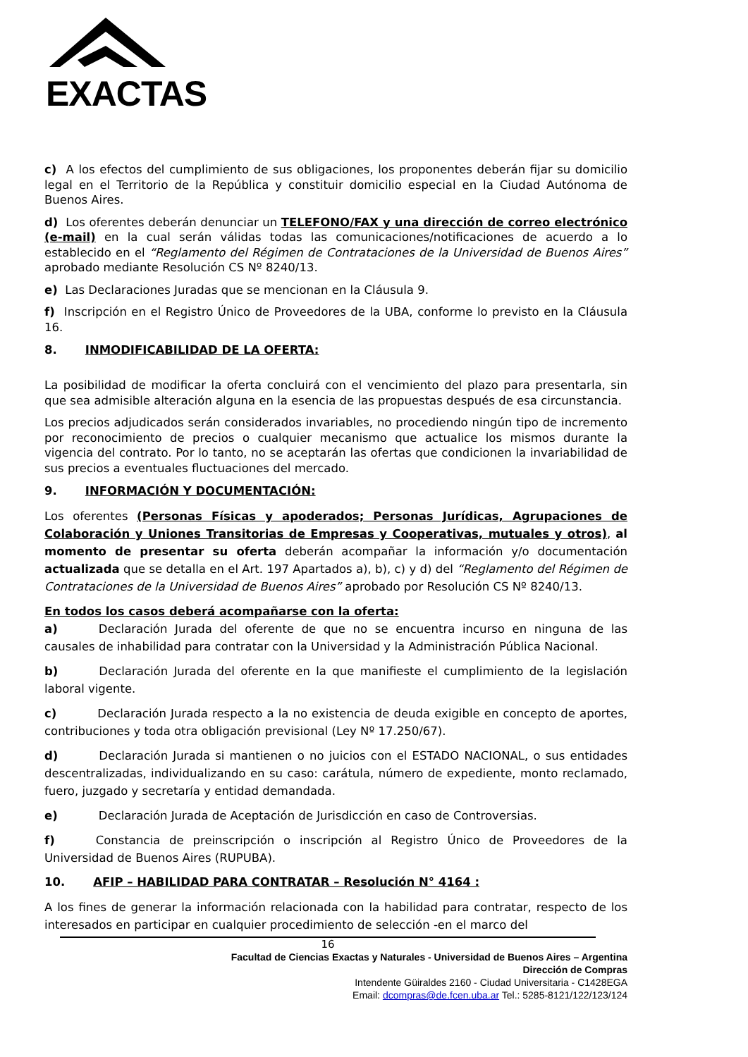EXACTAS
c) A los efectos del cumplimiento de sus obligaciones, los proponentes deberán fijar su domicilio legal en el Territorio de la República y constituir domicilio especial en la Ciudad Autónoma de Buenos Aires.
d) Los oferentes deberán denunciar un TELEFONO/FAX y una dirección de correo electrónico (e-mail) en la cual serán válidas todas las comunicaciones/notificaciones de acuerdo a lo establecido en el “Reglamento del Régimen de Contrataciones de la Universidad de Buenos Aires” aprobado mediante Resolución CS Nº 8240/13.
e) Las Declaraciones Juradas que se mencionan en la Cláusula 9.
f) Inscripción en el Registro Único de Proveedores de la UBA, conforme lo previsto en la Cláusula 16.
8. INMODIFICABILIDAD DE LA OFERTA:
La posibilidad de modificar la oferta concluirá con el vencimiento del plazo para presentarla, sin que sea admisible alteración alguna en la esencia de las propuestas después de esa circunstancia.
Los precios adjudicados serán considerados invariables, no procediendo ningún tipo de incremento por reconocimiento de precios o cualquier mecanismo que actualice los mismos durante la vigencia del contrato. Por lo tanto, no se aceptarán las ofertas que condicionen la invariabilidad de sus precios a eventuales fluctuaciones del mercado.
9. INFORMACIÓN Y DOCUMENTACIÓN:
Los oferentes (Personas Físicas y apoderados; Personas Jurídicas, Agrupaciones de Colaboración y Uniones Transitorias de Empresas y Cooperativas, mutuales y otros), al momento de presentar su oferta deberán acompañar la información y/o documentación actualizada que se detalla en el Art. 197 Apartados a), b), c) y d) del “Reglamento del Régimen de Contrataciones de la Universidad de Buenos Aires” aprobado por Resolución CS Nº 8240/13.
En todos los casos deberá acompañarse con la oferta:
a) Declaración Jurada del oferente de que no se encuentra incurso en ninguna de las causales de inhabilidad para contratar con la Universidad y la Administración Pública Nacional.
b) Declaración Jurada del oferente en la que manifieste el cumplimiento de la legislación laboral vigente.
c) Declaración Jurada respecto a la no existencia de deuda exigible en concepto de aportes, contribuciones y toda otra obligación previsional (Ley Nº 17.250/67).
d) Declaración Jurada si mantienen o no juicios con el ESTADO NACIONAL, o sus entidades descentralizadas, individualizando en su caso: carátula, número de expediente, monto reclamado, fuero, juzgado y secretaría y entidad demandada.
e) Declaración Jurada de Aceptación de Jurisdicción en caso de Controversias.
f) Constancia de preinscripción o inscripción al Registro Único de Proveedores de la Universidad de Buenos Aires (RUPUBA).
10. AFIP – HABILIDAD PARA CONTRATAR – Resolución N° 4164 :
A los fines de generar la información relacionada con la habilidad para contratar, respecto de los interesados en participar en cualquier procedimiento de selección -en el marco del
16
Facultad de Ciencias Exactas y Naturales - Universidad de Buenos Aires – Argentina
Dirección de Compras
Intendente Güiraldes 2160 - Ciudad Universitaria - C1428EGA
Email: dcompras@de.fcen.uba.ar Tel.: 5285-8121/122/123/124